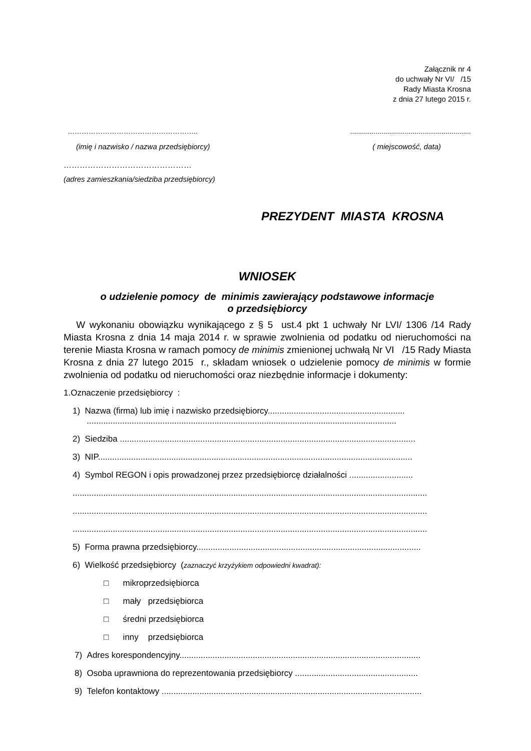Załącznik nr 4
do uchwały Nr VI/ /15
Rady Miasta Krosna
z dnia 27 lutego 2015 r.
………………………………………………................................................................
(imię i nazwisko / nazwa przedsiębiorcy) ( miejscowość, data)
…………………………………………
(adres zamieszkania/siedziba przedsiębiorcy)
PREZYDENT MIASTA KROSNA
WNIOSEK
o udzielenie pomocy de minimis zawierający podstawowe informacje
o przedsiębiorcy
W wykonaniu obowiązku wynikającego z § 5 ust.4 pkt 1 uchwały Nr LVI/ 1306 /14 Rady Miasta Krosna z dnia 14 maja 2014 r. w sprawie zwolnienia od podatku od nieruchomości na terenie Miasta Krosna w ramach pomocy de minimis zmienionej uchwałą Nr VI /15 Rady Miasta Krosna z dnia 27 lutego 2015 r., składam wniosek o udzielenie pomocy de minimis w formie zwolnienia od podatku od nieruchomości oraz niezbędnie informacje i dokumenty:
1.Oznaczenie przedsiębiorcy :
1) Nazwa (firma) lub imię i nazwisko przedsiębiorcy..........................................................
...................................................................................................................................
2) Siedziba .............................................................................................................................
3) NIP.....................................................................................................................................
4) Symbol REGON i opis prowadzonej przez przedsiębiorcę działalności ...........................
......................................................................................................................................................
......................................................................................................................................................
......................................................................................................................................................
5) Forma prawna przedsiębiorcy...............................................................................................
6) Wielkość przedsiębiorcy (zaznaczyć krzyżykiem odpowiedni kwadrat):
□ mikroprzedsiębiorca
□ mały przedsiębiorca
□ średni przedsiębiorca
□ inny przedsiębiorca
7) Adres korespondencyjny......................................................................................................
8) Osoba uprawniona do reprezentowania przedsiębiorcy ....................................................
9) Telefon kontaktowy ..............................................................................................................